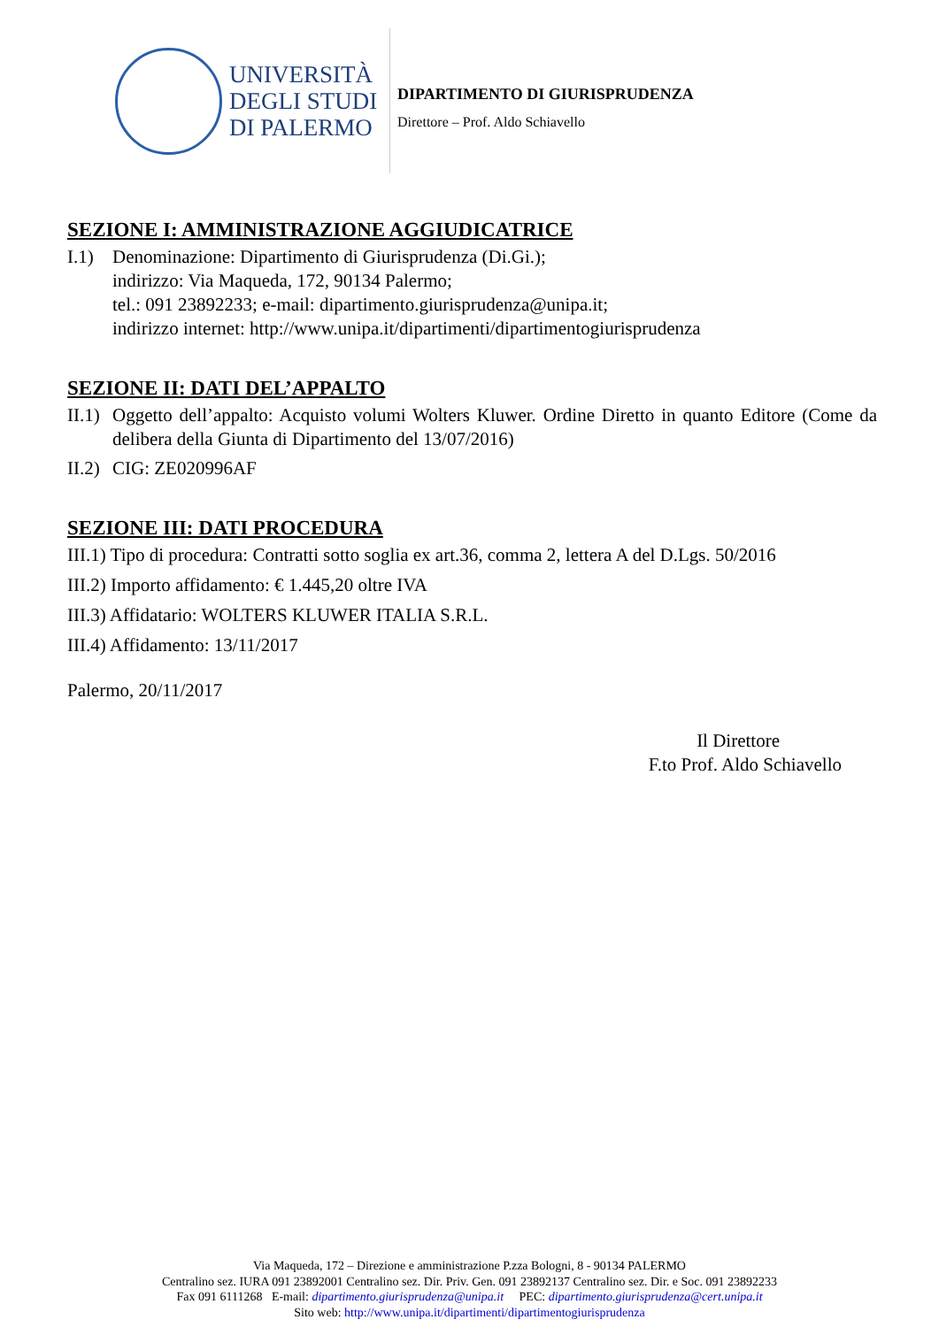UNIVERSITÀ
DEGLI STUDI
DI PALERMO
DIPARTIMENTO DI GIURISPRUDENZA
Direttore – Prof. Aldo Schiavello
SEZIONE I: AMMINISTRAZIONE AGGIUDICATRICE
I.1) Denominazione: Dipartimento di Giurisprudenza (Di.Gi.);
indirizzo: Via Maqueda, 172, 90134 Palermo;
tel.: 091 23892233; e-mail: dipartimento.giurisprudenza@unipa.it;
indirizzo internet: http://www.unipa.it/dipartimenti/dipartimentogiurisprudenza
SEZIONE II: DATI DEL’APPALTO
II.1) Oggetto dell’appalto: Acquisto volumi Wolters Kluwer. Ordine Diretto in quanto Editore (Come da delibera della Giunta di Dipartimento del 13/07/2016)
II.2) CIG: ZE020996AF
SEZIONE III: DATI PROCEDURA
III.1) Tipo di procedura: Contratti sotto soglia ex art.36, comma 2, lettera A del D.Lgs. 50/2016
III.2) Importo affidamento: € 1.445,20 oltre IVA
III.3) Affidatario: WOLTERS KLUWER ITALIA S.R.L.
III.4) Affidamento: 13/11/2017
Palermo, 20/11/2017
Il Direttore
F.to Prof. Aldo Schiavello
Via Maqueda, 172 – Direzione e amministrazione P.zza Bologni, 8 - 90134 PALERMO
Centralino sez. IURA 091 23892001 Centralino sez. Dir. Priv. Gen. 091 23892137 Centralino sez. Dir. e Soc. 091 23892233
Fax 091 6111268 E-mail: dipartimento.giurisprudenza@unipa.it PEC: dipartimento.giurisprudenza@cert.unipa.it
Sito web: http://www.unipa.it/dipartimenti/dipartimentogiurisprudenza